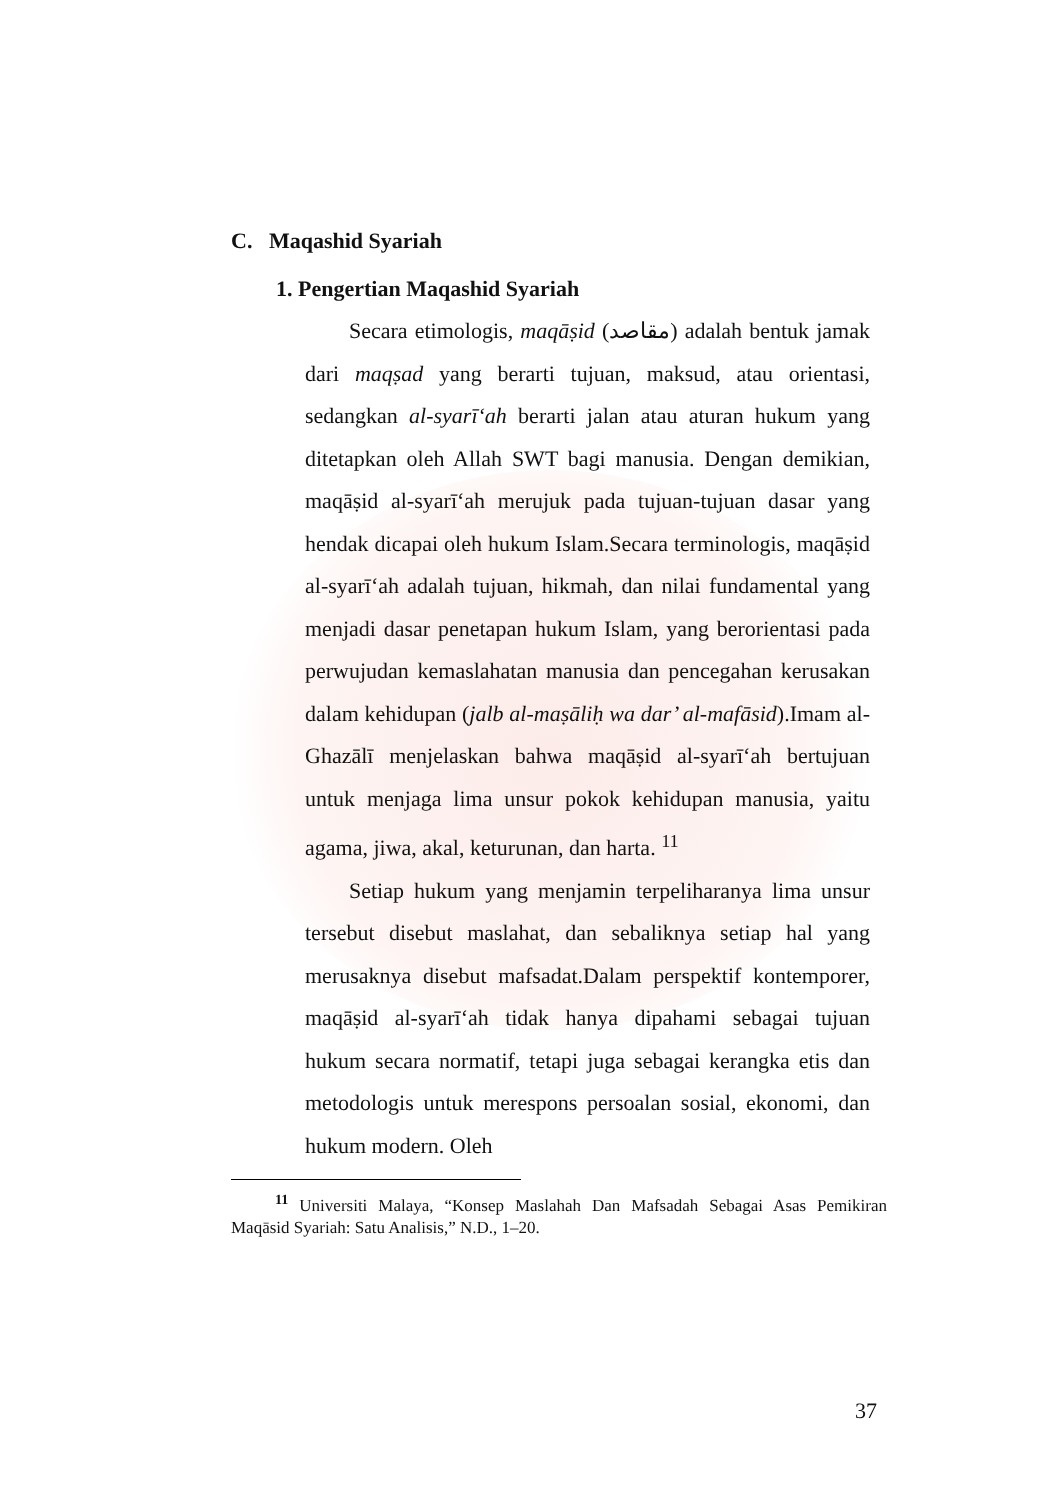C. Maqashid Syariah
1. Pengertian Maqashid Syariah
Secara etimologis, maqāṣid (مقاصد) adalah bentuk jamak dari maqṣad yang berarti tujuan, maksud, atau orientasi, sedangkan al-syarī‘ah berarti jalan atau aturan hukum yang ditetapkan oleh Allah SWT bagi manusia. Dengan demikian, maqāṣid al-syarī‘ah merujuk pada tujuan-tujuan dasar yang hendak dicapai oleh hukum Islam.Secara terminologis, maqāṣid al-syarī‘ah adalah tujuan, hikmah, dan nilai fundamental yang menjadi dasar penetapan hukum Islam, yang berorientasi pada perwujudan kemaslahatan manusia dan pencegahan kerusakan dalam kehidupan (jalb al-maṣāliḥ wa dar’ al-mafāsid).Imam al-Ghazālī menjelaskan bahwa maqāṣid al-syarī‘ah bertujuan untuk menjaga lima unsur pokok kehidupan manusia, yaitu agama, jiwa, akal, keturunan, dan harta. <sup>11</sup>
Setiap hukum yang menjamin terpeliharanya lima unsur tersebut disebut maslahat, dan sebaliknya setiap hal yang merusaknya disebut mafsadat.Dalam perspektif kontemporer, maqāṣid al-syarī‘ah tidak hanya dipahami sebagai tujuan hukum secara normatif, tetapi juga sebagai kerangka etis dan metodologis untuk merespons persoalan sosial, ekonomi, dan hukum modern. Oleh
<sup>11</sup> Universiti Malaya, “Konsep Maslahah Dan Mafsadah Sebagai Asas Pemikiran Maqāsid Syariah: Satu Analisis,” N.D., 1–20.
37